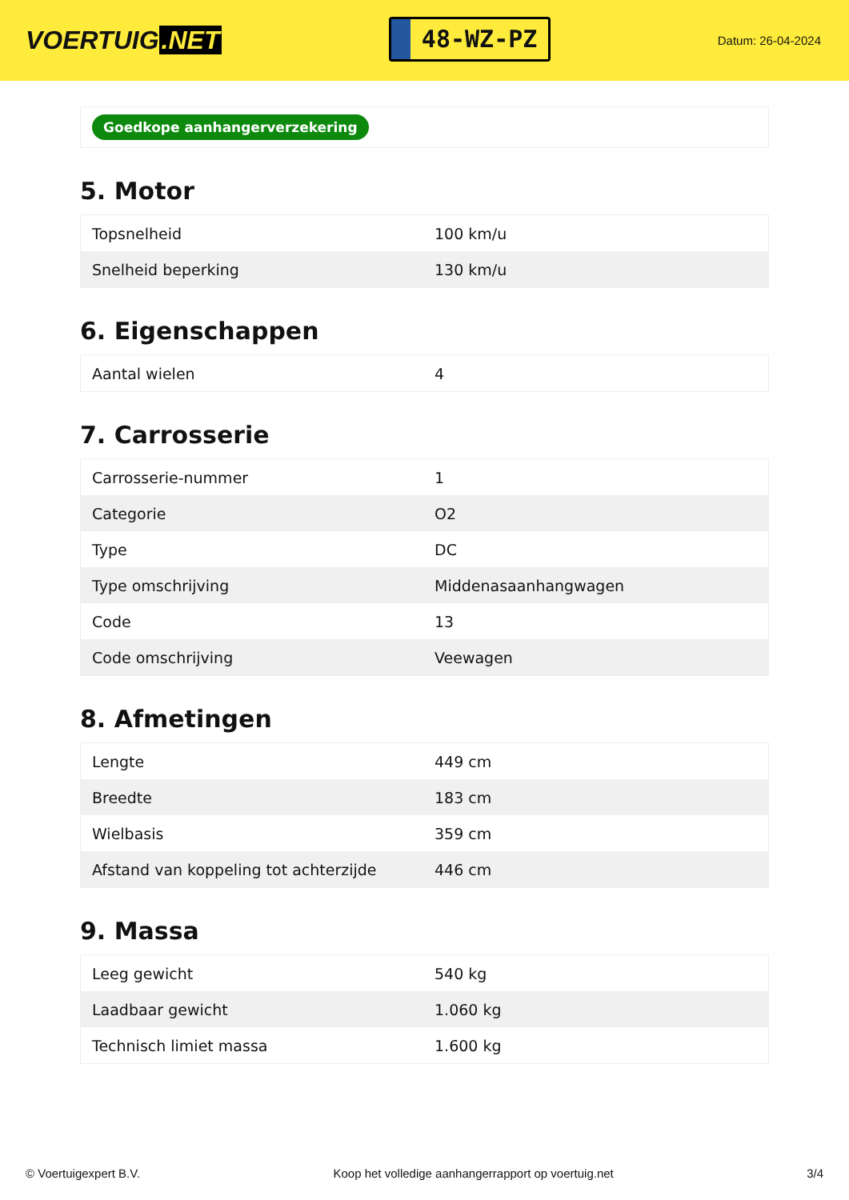VOERTUIG.NET
48-WZ-PZ
Datum: 26-04-2024
Goedkope aanhangerverzekering
5. Motor
| Topsnelheid | 100 km/u |
| Snelheid beperking | 130 km/u |
6. Eigenschappen
| Aantal wielen | 4 |
7. Carrosserie
| Carrosserie-nummer | 1 |
| Categorie | O2 |
| Type | DC |
| Type omschrijving | Middenasaanhangwagen |
| Code | 13 |
| Code omschrijving | Veewagen |
8. Afmetingen
| Lengte | 449 cm |
| Breedte | 183 cm |
| Wielbasis | 359 cm |
| Afstand van koppeling tot achterzijde | 446 cm |
9. Massa
| Leeg gewicht | 540 kg |
| Laadbaar gewicht | 1.060 kg |
| Technisch limiet massa | 1.600 kg |
© Voertuigexpert B.V. Koop het volledige aanhangerrapport op voertuig.net 3/4